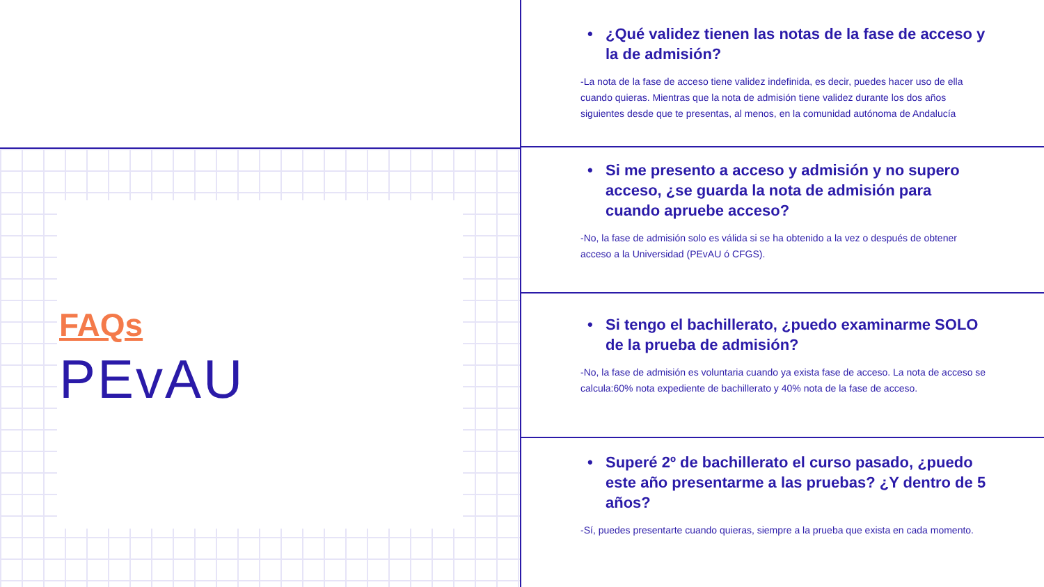FAQs
PEvAU
• ¿Qué validez tienen las notas de la fase de acceso y la de admisión?
-La nota de la fase de acceso tiene validez indefinida, es decir, puedes hacer uso de ella cuando quieras. Mientras que la nota de admisión tiene validez durante los dos años siguientes desde que te presentas, al menos, en la comunidad autónoma de Andalucía
• Si me presento a acceso y admisión y no supero acceso, ¿se guarda la nota de admisión para cuando apruebe acceso?
-No, la fase de admisión solo es válida si se ha obtenido a la vez o después de obtener acceso a la Universidad (PEvAU ó CFGS).
• Si tengo el bachillerato, ¿puedo examinarme SOLO de la prueba de admisión?
-No, la fase de admisión es voluntaria cuando ya exista fase de acceso. La nota de acceso se calcula:60% nota expediente de bachillerato y 40% nota de la fase de acceso.
• Superé 2º de bachillerato el curso pasado, ¿puedo este año presentarme a las pruebas? ¿Y dentro de 5 años?
-Sí, puedes presentarte cuando quieras, siempre a la prueba que exista en cada momento.